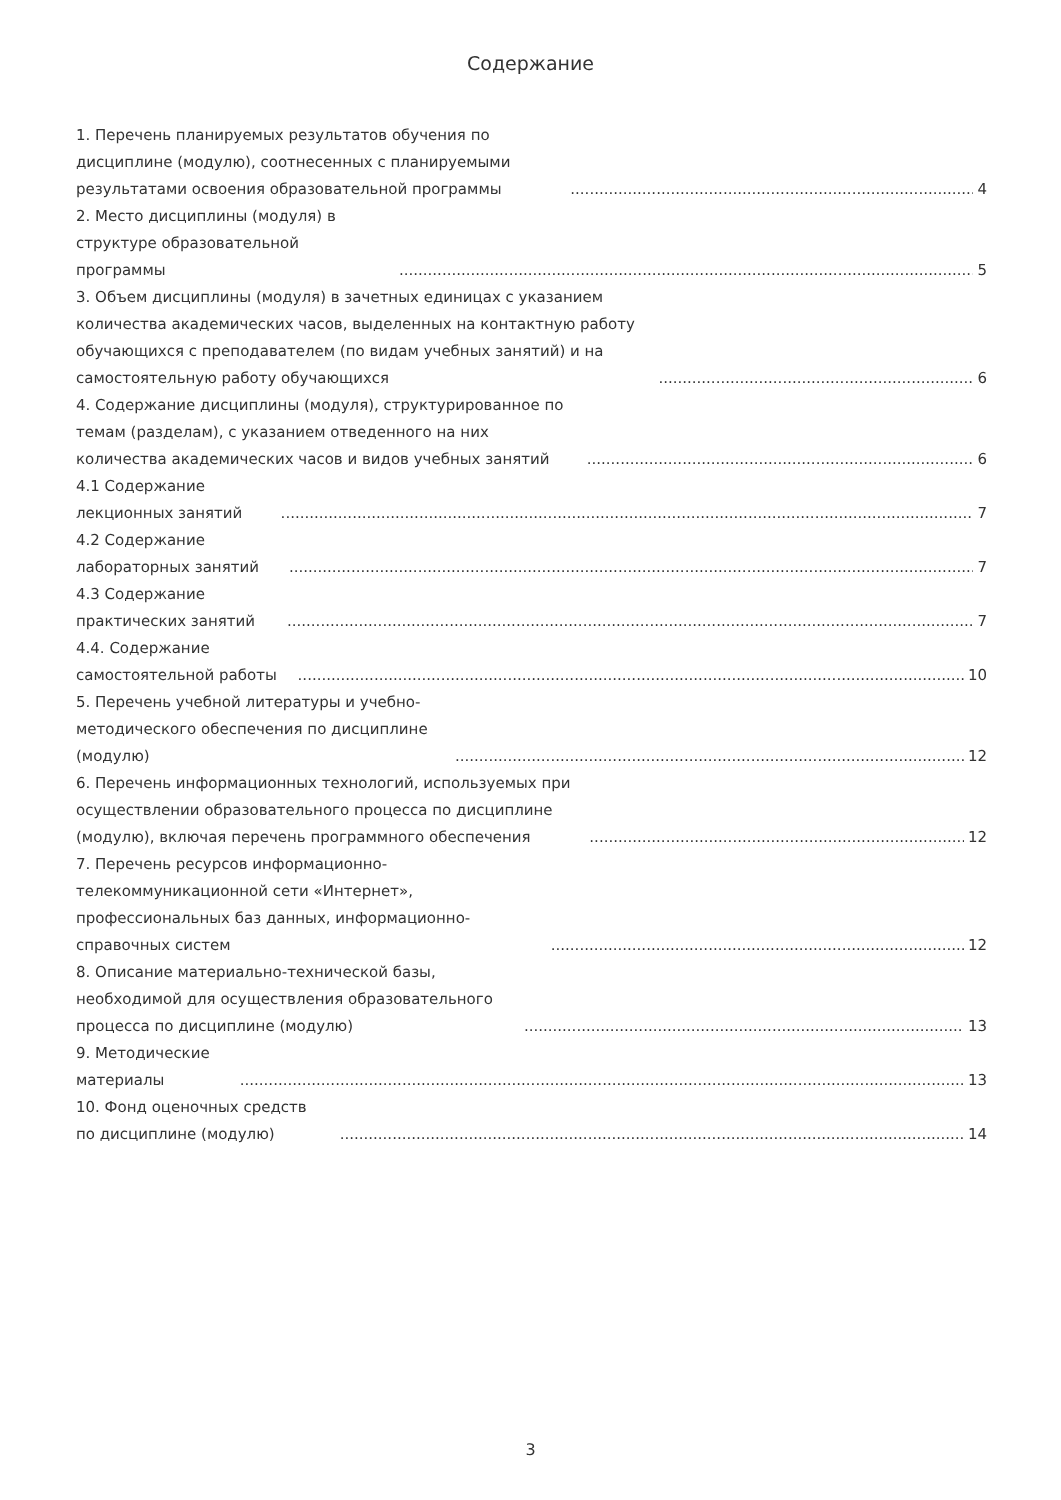Содержание
1. Перечень планируемых результатов обучения по дисциплине (модулю), соотнесенных с планируемыми результатами освоения образовательной программы 4
2. Место дисциплины (модуля) в структуре образовательной программы 5
3. Объем дисциплины (модуля) в зачетных единицах с указанием количества академических часов, выделенных на контактную работу обучающихся с преподавателем (по видам учебных занятий) и на самостоятельную работу обучающихся 6
4. Содержание дисциплины (модуля), структурированное по темам (разделам), с указанием отведенного на них количества академических часов и видов учебных занятий 6
4.1 Содержание лекционных занятий 7
4.2 Содержание лабораторных занятий 7
4.3 Содержание практических занятий 7
4.4. Содержание самостоятельной работы 10
5. Перечень учебной литературы и учебно-методического обеспечения по дисциплине (модулю) 12
6. Перечень информационных технологий, используемых при осуществлении образовательного процесса по дисциплине (модулю), включая перечень программного обеспечения 12
7. Перечень ресурсов информационно-телекоммуникационной сети «Интернет», профессиональных баз данных, информационно-справочных систем 12
8. Описание материально-технической базы, необходимой для осуществления образовательного процесса по дисциплине (модулю) 13
9. Методические материалы 13
10. Фонд оценочных средств по дисциплине (модулю) 14
3